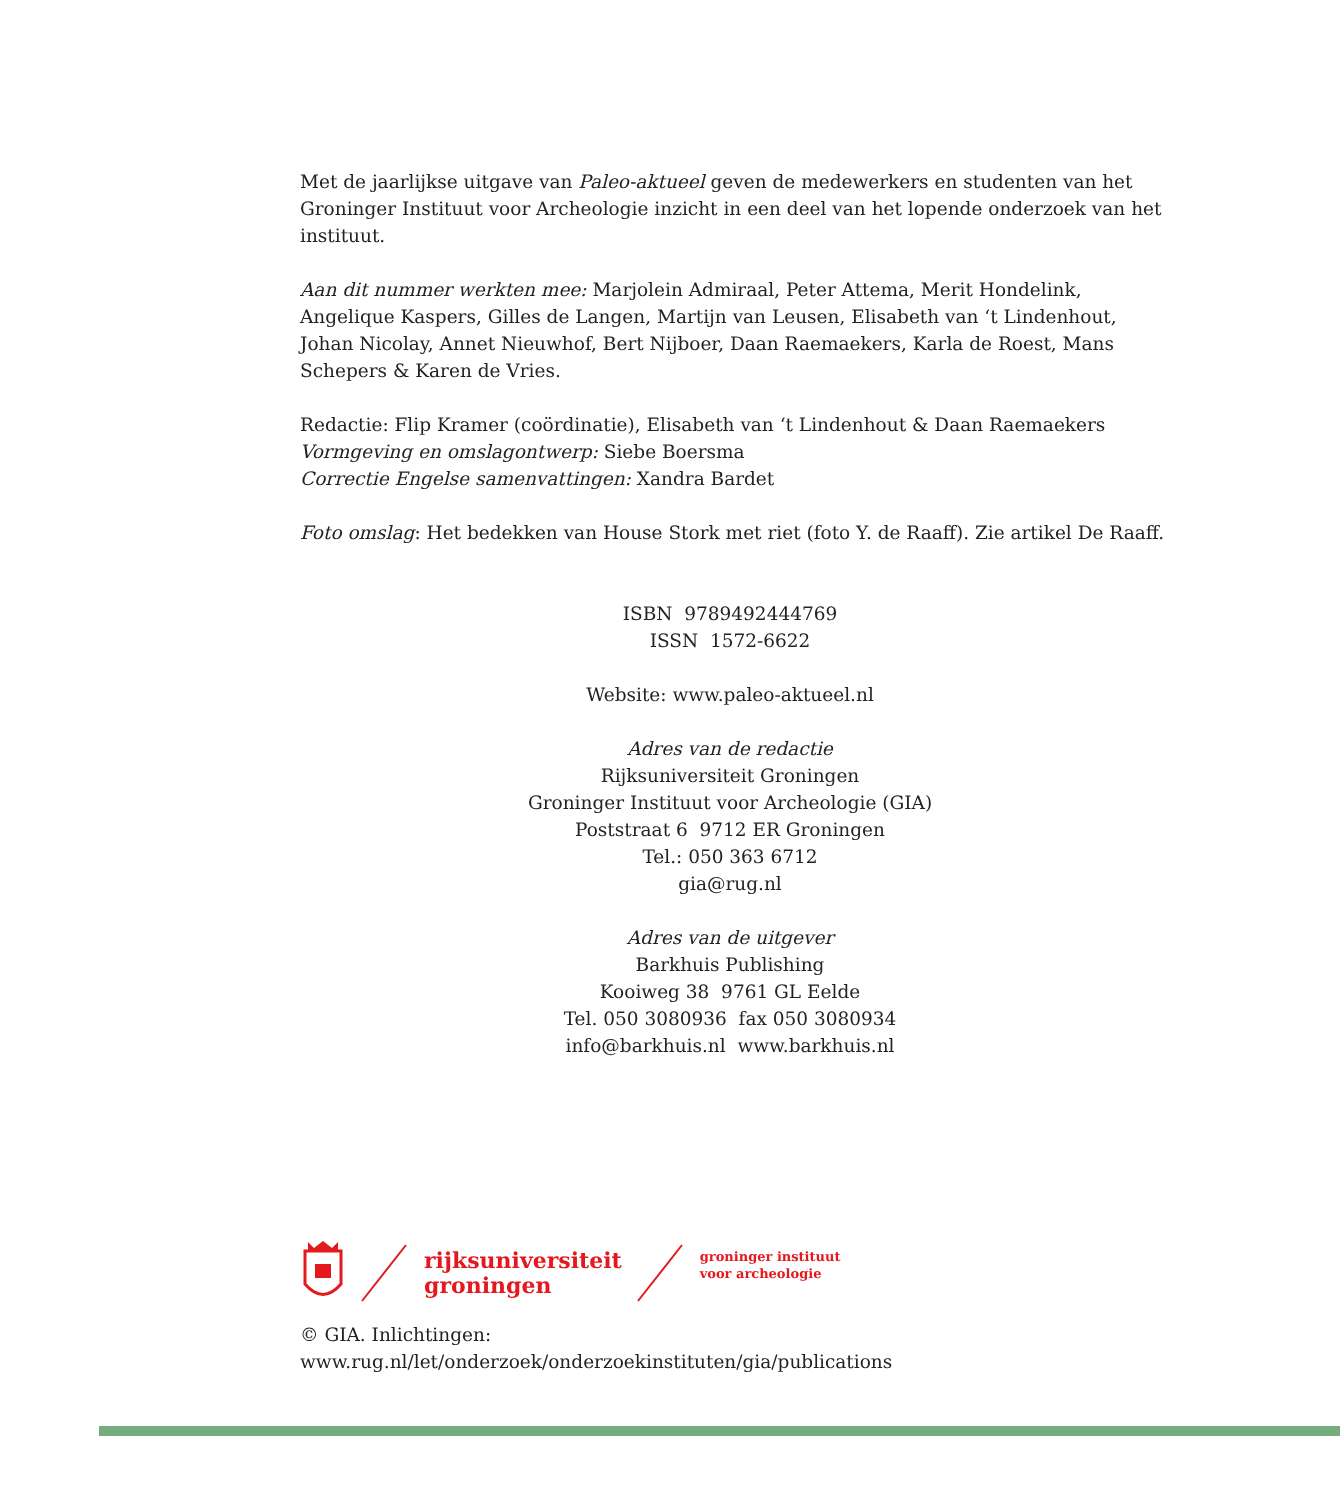Met de jaarlijkse uitgave van Paleo-aktueel geven de medewerkers en studenten van het Groninger Instituut voor Archeologie inzicht in een deel van het lopende onderzoek van het instituut.
Aan dit nummer werkten mee: Marjolein Admiraal, Peter Attema, Merit Hondelink, Angelique Kaspers, Gilles de Langen, Martijn van Leusen, Elisabeth van ‘t Lindenhout, Johan Nicolay, Annet Nieuwhof, Bert Nijboer, Daan Raemaekers, Karla de Roest, Mans Schepers & Karen de Vries.
Redactie: Flip Kramer (coördinatie), Elisabeth van ‘t Lindenhout & Daan Raemaekers
Vormgeving en omslagontwerp: Siebe Boersma
Correctie Engelse samenvattingen: Xandra Bardet
Foto omslag: Het bedekken van House Stork met riet (foto Y. de Raaff). Zie artikel De Raaff.
ISBN 9789492444769
ISSN 1572-6622
Website: www.paleo-aktueel.nl
Adres van de redactie
Rijksuniversiteit Groningen
Groninger Instituut voor Archeologie (GIA)
Poststraat 6 9712 ER Groningen
Tel.: 050 363 6712
gia@rug.nl
Adres van de uitgever
Barkhuis Publishing
Kooiweg 38 9761 GL Eelde
Tel. 050 3080936 fax 050 3080934
info@barkhuis.nl www.barkhuis.nl
rijksuniversiteit
groningen
groninger instituut
voor archeologie
© GIA. Inlichtingen:
www.rug.nl/let/onderzoek/onderzoekinstituten/gia/publications